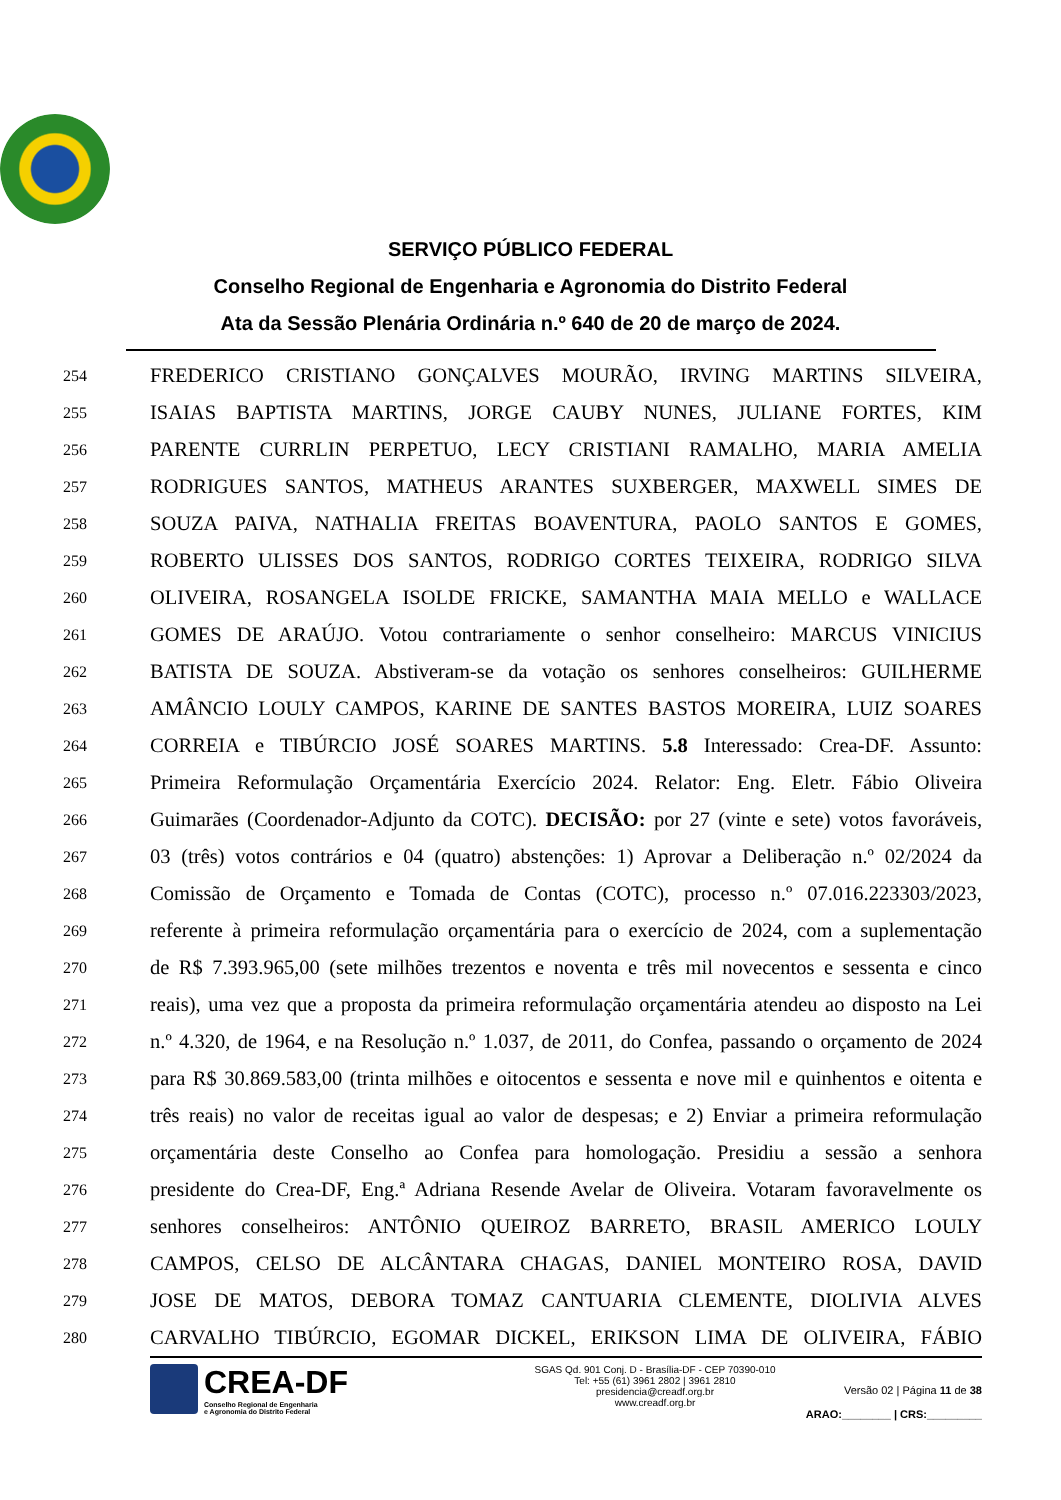SERVIÇO PÚBLICO FEDERAL
Conselho Regional de Engenharia e Agronomia do Distrito Federal
Ata da Sessão Plenária Ordinária n.º 640 de 20 de março de 2024.
254 FREDERICO CRISTIANO GONÇALVES MOURÃO, IRVING MARTINS SILVEIRA,
255 ISAIAS BAPTISTA MARTINS, JORGE CAUBY NUNES, JULIANE FORTES, KIM
256 PARENTE CURRLIN PERPETUO, LECY CRISTIANI RAMALHO, MARIA AMELIA
257 RODRIGUES SANTOS, MATHEUS ARANTES SUXBERGER, MAXWELL SIMES DE
258 SOUZA PAIVA, NATHALIA FREITAS BOAVENTURA, PAOLO SANTOS E GOMES,
259 ROBERTO ULISSES DOS SANTOS, RODRIGO CORTES TEIXEIRA, RODRIGO SILVA
260 OLIVEIRA, ROSANGELA ISOLDE FRICKE, SAMANTHA MAIA MELLO e WALLACE
261 GOMES DE ARAÚJO. Votou contrariamente o senhor conselheiro: MARCUS VINICIUS
262 BATISTA DE SOUZA. Abstiveram-se da votação os senhores conselheiros: GUILHERME
263 AMÂNCIO LOULY CAMPOS, KARINE DE SANTES BASTOS MOREIRA, LUIZ SOARES
264 CORREIA e TIBÚRCIO JOSÉ SOARES MARTINS. 5.8 Interessado: Crea-DF. Assunto:
265 Primeira Reformulação Orçamentária Exercício 2024. Relator: Eng. Eletr. Fábio Oliveira
266 Guimarães (Coordenador-Adjunto da COTC). DECISÃO: por 27 (vinte e sete) votos favoráveis,
267 03 (três) votos contrários e 04 (quatro) abstenções: 1) Aprovar a Deliberação n.º 02/2024 da
268 Comissão de Orçamento e Tomada de Contas (COTC), processo n.º 07.016.223303/2023,
269 referente à primeira reformulação orçamentária para o exercício de 2024, com a suplementação
270 de R$ 7.393.965,00 (sete milhões trezentos e noventa e três mil novecentos e sessenta e cinco
271 reais), uma vez que a proposta da primeira reformulação orçamentária atendeu ao disposto na Lei
272 n.º 4.320, de 1964, e na Resolução n.º 1.037, de 2011, do Confea, passando o orçamento de 2024
273 para R$ 30.869.583,00 (trinta milhões e oitocentos e sessenta e nove mil e quinhentos e oitenta e
274 três reais) no valor de receitas igual ao valor de despesas; e 2) Enviar a primeira reformulação
275 orçamentária deste Conselho ao Confea para homologação. Presidiu a sessão a senhora
276 presidente do Crea-DF, Eng.ª Adriana Resende Avelar de Oliveira. Votaram favoravelmente os
277 senhores conselheiros: ANTÔNIO QUEIROZ BARRETO, BRASIL AMERICO LOULY
278 CAMPOS, CELSO DE ALCÂNTARA CHAGAS, DANIEL MONTEIRO ROSA, DAVID
279 JOSE DE MATOS, DEBORA TOMAZ CANTUARIA CLEMENTE, DIOLIVIA ALVES
280 CARVALHO TIBÚRCIO, EGOMAR DICKEL, ERIKSON LIMA DE OLIVEIRA, FÁBIO
CREA-DF
Conselho Regional de Engenharia
e Agronomia do Distrito Federal
SGAS Qd. 901 Conj. D - Brasília-DF - CEP 70390-010
Tel: +55 (61) 3961 2802 | 3961 2810
presidencia@creadf.org.br
www.creadf.org.br
Versão 02 | Página 11 de 38
ARAO:________ | CRS:_________